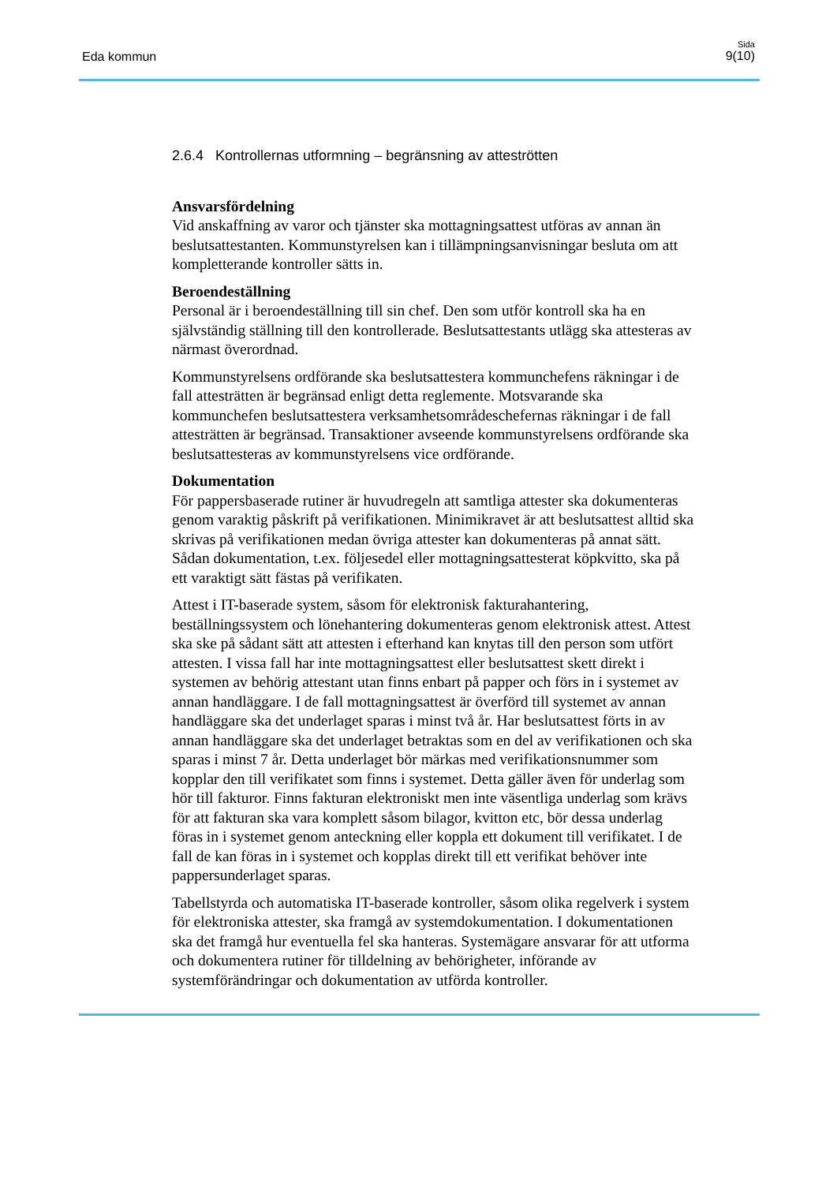Eda kommun
Sida
9(10)
2.6.4 Kontrollernas utformning – begränsning av atteströtten
Ansvarsfördelning
Vid anskaffning av varor och tjänster ska mottagningsattest utföras av annan än beslutsattestanten. Kommunstyrelsen kan i tillämpningsanvisningar besluta om att kompletterande kontroller sätts in.
Beroendeställning
Personal är i beroendeställning till sin chef. Den som utför kontroll ska ha en självständig ställning till den kontrollerade. Beslutsattestants utlägg ska attesteras av närmast överordnad.
Kommunstyrelsens ordförande ska beslutsattestera kommunchefens räkningar i de fall attesträtten är begränsad enligt detta reglemente. Motsvarande ska kommunchefen beslutsattestera verksamhetsområdeschefernas räkningar i de fall attesträtten är begränsad. Transaktioner avseende kommunstyrelsens ordförande ska beslutsattesteras av kommunstyrelsens vice ordförande.
Dokumentation
För pappersbaserade rutiner är huvudregeln att samtliga attester ska dokumenteras genom varaktig påskrift på verifikationen. Minimikravet är att beslutsattest alltid ska skrivas på verifikationen medan övriga attester kan dokumenteras på annat sätt. Sådan dokumentation, t.ex. följesedel eller mottagningsattesterat köpkvitto, ska på ett varaktigt sätt fästas på verifikaten.
Attest i IT-baserade system, såsom för elektronisk fakturahantering, beställningssystem och lönehantering dokumenteras genom elektronisk attest. Attest ska ske på sådant sätt att attesten i efterhand kan knytas till den person som utfört attesten. I vissa fall har inte mottagningsattest eller beslutsattest skett direkt i systemen av behörig attestant utan finns enbart på papper och förs in i systemet av annan handläggare. I de fall mottagningsattest är överförd till systemet av annan handläggare ska det underlaget sparas i minst två år. Har beslutsattest förts in av annan handläggare ska det underlaget betraktas som en del av verifikationen och ska sparas i minst 7 år. Detta underlaget bör märkas med verifikationsnummer som kopplar den till verifikatet som finns i systemet. Detta gäller även för underlag som hör till fakturor. Finns fakturan elektroniskt men inte väsentliga underlag som krävs för att fakturan ska vara komplett såsom bilagor, kvitton etc, bör dessa underlag föras in i systemet genom anteckning eller koppla ett dokument till verifikatet. I de fall de kan föras in i systemet och kopplas direkt till ett verifikat behöver inte pappersunderlaget sparas.
Tabellstyrda och automatiska IT-baserade kontroller, såsom olika regelverk i system för elektroniska attester, ska framgå av systemdokumentation. I dokumentationen ska det framgå hur eventuella fel ska hanteras. Systemägare ansvarar för att utforma och dokumentera rutiner för tilldelning av behörigheter, införande av systemförändringar och dokumentation av utförda kontroller.